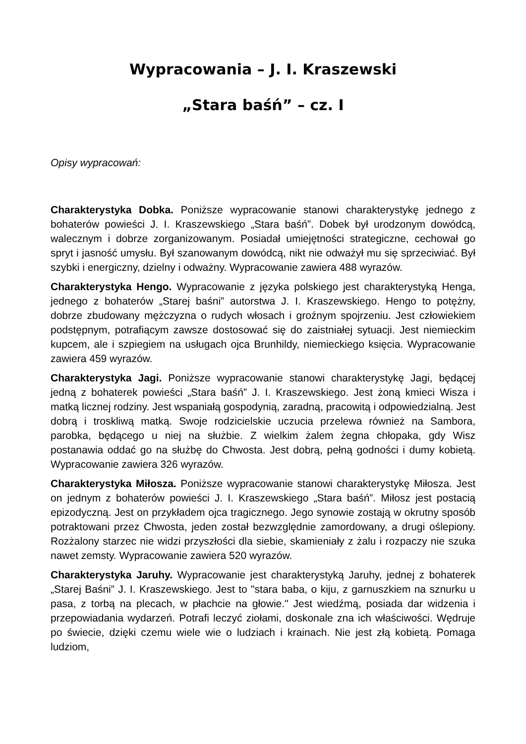Wypracowania – J. I. Kraszewski
„Stara baśń” – cz. I
Opisy wypracowań:
Charakterystyka Dobka. Poniższe wypracowanie stanowi charakterystykę jednego z bohaterów powieści J. I. Kraszewskiego „Stara baśń”. Dobek był urodzonym dowódcą, walecznym i dobrze zorganizowanym. Posiadał umiejętności strategiczne, cechował go spryt i jasność umysłu. Był szanowanym dowódcą, nikt nie odważył mu się sprzeciwiać. Był szybki i energiczny, dzielny i odważny. Wypracowanie zawiera 488 wyrazów.
Charakterystyka Hengo. Wypracowanie z języka polskiego jest charakterystyką Henga, jednego z bohaterów „Starej baśni” autorstwa J. I. Kraszewskiego. Hengo to potężny, dobrze zbudowany mężczyzna o rudych włosach i groźnym spojrzeniu. Jest człowiekiem podstępnym, potrafiącym zawsze dostosować się do zaistniałej sytuacji. Jest niemieckim kupcem, ale i szpiegiem na usługach ojca Brunhildy, niemieckiego księcia. Wypracowanie zawiera 459 wyrazów.
Charakterystyka Jagi. Poniższe wypracowanie stanowi charakterystykę Jagi, będącej jedną z bohaterek powieści „Stara baśń” J. I. Kraszewskiego. Jest żoną kmieci Wisza i matką licznej rodziny. Jest wspaniałą gospodynią, zaradną, pracowitą i odpowiedzialną. Jest dobrą i troskliwą matką. Swoje rodzicielskie uczucia przelewa również na Sambora, parobka, będącego u niej na służbie. Z wielkim żalem żegna chłopaka, gdy Wisz postanawia oddać go na służbę do Chwosta. Jest dobrą, pełną godności i dumy kobietą. Wypracowanie zawiera 326 wyrazów.
Charakterystyka Miłosza. Poniższe wypracowanie stanowi charakterystykę Miłosza. Jest on jednym z bohaterów powieści J. I. Kraszewskiego „Stara baśń”. Miłosz jest postacią epizodyczną. Jest on przykładem ojca tragicznego. Jego synowie zostają w okrutny sposób potraktowani przez Chwosta, jeden został bezwzględnie zamordowany, a drugi oślepiony. Rozżalony starzec nie widzi przyszłości dla siebie, skamieniały z żalu i rozpaczy nie szuka nawet zemsty. Wypracowanie zawiera 520 wyrazów.
Charakterystyka Jaruhy. Wypracowanie jest charakterystyką Jaruhy, jednej z bohaterek „Starej Baśni” J. I. Kraszewskiego. Jest to "stara baba, o kiju, z garnuszkiem na sznurku u pasa, z torbą na plecach, w płachcie na głowie." Jest wiedźmą, posiada dar widzenia i przepowiadania wydarzeń. Potrafi leczyć ziołami, doskonale zna ich właściwości. Wędruje po świecie, dzięki czemu wiele wie o ludziach i krainach. Nie jest złą kobietą. Pomaga ludziom,